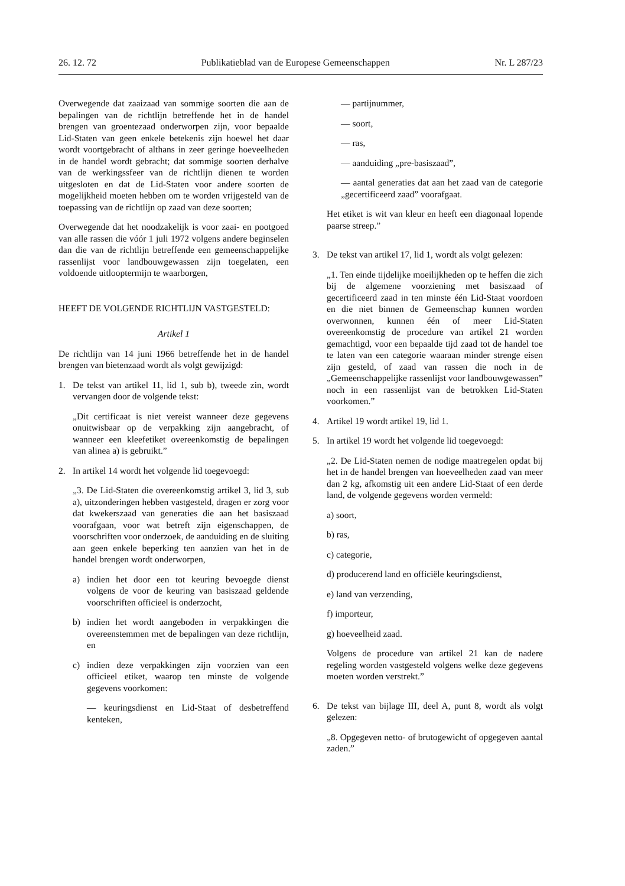26. 12. 72 Publikatieblad van de Europese Gemeenschappen Nr. L 287/23
Overwegende dat zaaizaad van sommige soorten die aan de bepalingen van de richtlijn betreffende het in de handel brengen van groentezaad onderworpen zijn, voor bepaalde Lid-Staten van geen enkele betekenis zijn hoewel het daar wordt voortgebracht of althans in zeer geringe hoeveelheden in de handel wordt gebracht; dat sommige soorten derhalve van de werkingssfeer van de richtlijn dienen te worden uitgesloten en dat de Lid-Staten voor andere soorten de mogelijkheid moeten hebben om te worden vrijgesteld van de toepassing van de richtlijn op zaad van deze soorten;
Overwegende dat het noodzakelijk is voor zaai- en pootgoed van alle rassen die vóór 1 juli 1972 volgens andere beginselen dan die van de richtlijn betreffende een gemeenschappelijke rassenlijst voor landbouwgewassen zijn toegelaten, een voldoende uitlooptermijn te waarborgen,
HEEFT DE VOLGENDE RICHTLIJN VASTGESTELD:
Artikel 1
De richtlijn van 14 juni 1966 betreffende het in de handel brengen van bietenzaad wordt als volgt gewijzigd:
1. De tekst van artikel 11, lid 1, sub b), tweede zin, wordt vervangen door de volgende tekst:
„Dit certificaat is niet vereist wanneer deze gegevens onuitwisbaar op de verpakking zijn aangebracht, of wanneer een kleefetiket overeenkomstig de bepalingen van alinea a) is gebruikt.”
2. In artikel 14 wordt het volgende lid toegevoegd:
„3. De Lid-Staten die overeenkomstig artikel 3, lid 3, sub a), uitzonderingen hebben vastgesteld, dragen er zorg voor dat kwekerszaad van generaties die aan het basiszaad voorafgaan, voor wat betreft zijn eigenschappen, de voorschriften voor onderzoek, de aanduiding en de sluiting aan geen enkele beperking ten aanzien van het in de handel brengen wordt onderworpen,
a) indien het door een tot keuring bevoegde dienst volgens de voor de keuring van basiszaad geldende voorschriften officieel is onderzocht,
b) indien het wordt aangeboden in verpakkingen die overeenstemmen met de bepalingen van deze richtlijn, en
c) indien deze verpakkingen zijn voorzien van een officieel etiket, waarop ten minste de volgende gegevens voorkomen:
— keuringsdienst en Lid-Staat of desbetreffend kenteken,
— partijnummer,
— soort,
— ras,
— aanduiding „pre-basiszaad”,
— aantal generaties dat aan het zaad van de categorie „gecertificeerd zaad” voorafgaat.
Het etiket is wit van kleur en heeft een diagonaal lopende paarse streep.”
3. De tekst van artikel 17, lid 1, wordt als volgt gelezen:
„1. Ten einde tijdelijke moeilijkheden op te heffen die zich bij de algemene voorziening met basiszaad of gecertificeerd zaad in ten minste één Lid-Staat voordoen en die niet binnen de Gemeenschap kunnen worden overwonnen, kunnen één of meer Lid-Staten overeenkomstig de procedure van artikel 21 worden gemachtigd, voor een bepaalde tijd zaad tot de handel toe te laten van een categorie waaraan minder strenge eisen zijn gesteld, of zaad van rassen die noch in de „Gemeenschappelijke rassenlijst voor landbouwgewassen” noch in een rassenlijst van de betrokken Lid-Staten voorkomen.”
4. Artikel 19 wordt artikel 19, lid 1.
5. In artikel 19 wordt het volgende lid toegevoegd:
„2. De Lid-Staten nemen de nodige maatregelen opdat bij het in de handel brengen van hoeveelheden zaad van meer dan 2 kg, afkomstig uit een andere Lid-Staat of een derde land, de volgende gegevens worden vermeld:
a) soort,
b) ras,
c) categorie,
d) producerend land en officiële keuringsdienst,
e) land van verzending,
f) importeur,
g) hoeveelheid zaad.
Volgens de procedure van artikel 21 kan de nadere regeling worden vastgesteld volgens welke deze gegevens moeten worden verstrekt.”
6. De tekst van bijlage III, deel A, punt 8, wordt als volgt gelezen:
„8. Opgegeven netto- of brutogewicht of opgegeven aantal zaden.”